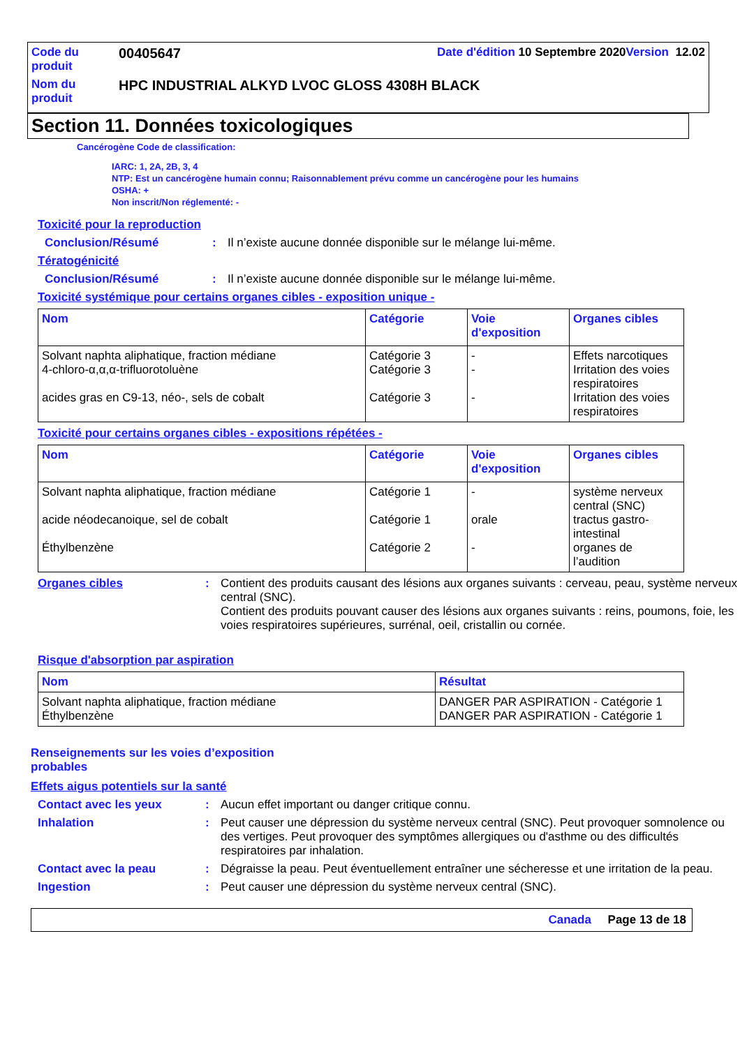| Code du produit | 00405647 | Date d'édition 10 Septembre 2020 Version 12.02 |
| Nom du produit | HPC INDUSTRIAL ALKYD LVOC GLOSS 4308H BLACK | |
Section 11. Données toxicologiques
Cancérogène Code de classification:
IARC: 1, 2A, 2B, 3, 4
NTP: Est un cancérogène humain connu; Raisonnablement prévu comme un cancérogène pour les humains
OSHA: +
Non inscrit/Non réglementé: -
Toxicité pour la reproduction
Conclusion/Résumé: Il n’existe aucune donnée disponible sur le mélange lui-même.
Tératogénicité
Conclusion/Résumé: Il n’existe aucune donnée disponible sur le mélange lui-même.
Toxicité systémique pour certains organes cibles - exposition unique -
| Nom | Catégorie | Voie d'exposition | Organes cibles |
| --- | --- | --- | --- |
| Solvant naphta aliphatique, fraction médiane 4-chloro-α,α,α-trifluorotoluène acides gras en C9-13, néo-, sels de cobalt | Catégorie 3 Catégorie 3 Catégorie 3 | - - - | Effets narcotiques Irritation des voies respiratoires Irritation des voies respiratoires |
Toxicité pour certains organes cibles - expositions répétées -
| Nom | Catégorie | Voie d'exposition | Organes cibles |
| --- | --- | --- | --- |
| Solvant naphta aliphatique, fraction médiane acide néodecanoique, sel de cobalt Éthylbenzène | Catégorie 1 Catégorie 1 Catégorie 2 | - orale - | système nerveux central (SNC) tractus gastro-intestinal organes de l’audition |
Organes cibles: Contient des produits causant des lésions aux organes suivants : cerveau, peau, système nerveux central (SNC).
Contient des produits pouvant causer des lésions aux organes suivants : reins, poumons, foie, les voies respiratoires supérieures, surrénal, oeil, cristallin ou cornée.
Risque d'absorption par aspiration
| Nom | Résultat |
| --- | --- |
| Solvant naphta aliphatique, fraction médiane Éthylbenzène | DANGER PAR ASPIRATION - Catégorie 1 DANGER PAR ASPIRATION - Catégorie 1 |
Renseignements sur les voies d’exposition probables
Effets aigus potentiels sur la santé
Contact avec les yeux: Aucun effet important ou danger critique connu.
Inhalation: Peut causer une dépression du système nerveux central (SNC). Peut provoquer somnolence ou des vertiges. Peut provoquer des symptômes allergiques ou d'asthme ou des difficultés respiratoires par inhalation.
Contact avec la peau: Dégraisse la peau. Peut éventuellement entraîner une sécheresse et une irritation de la peau.
Ingestion: Peut causer une dépression du système nerveux central (SNC).
Canada Page 13 de 18